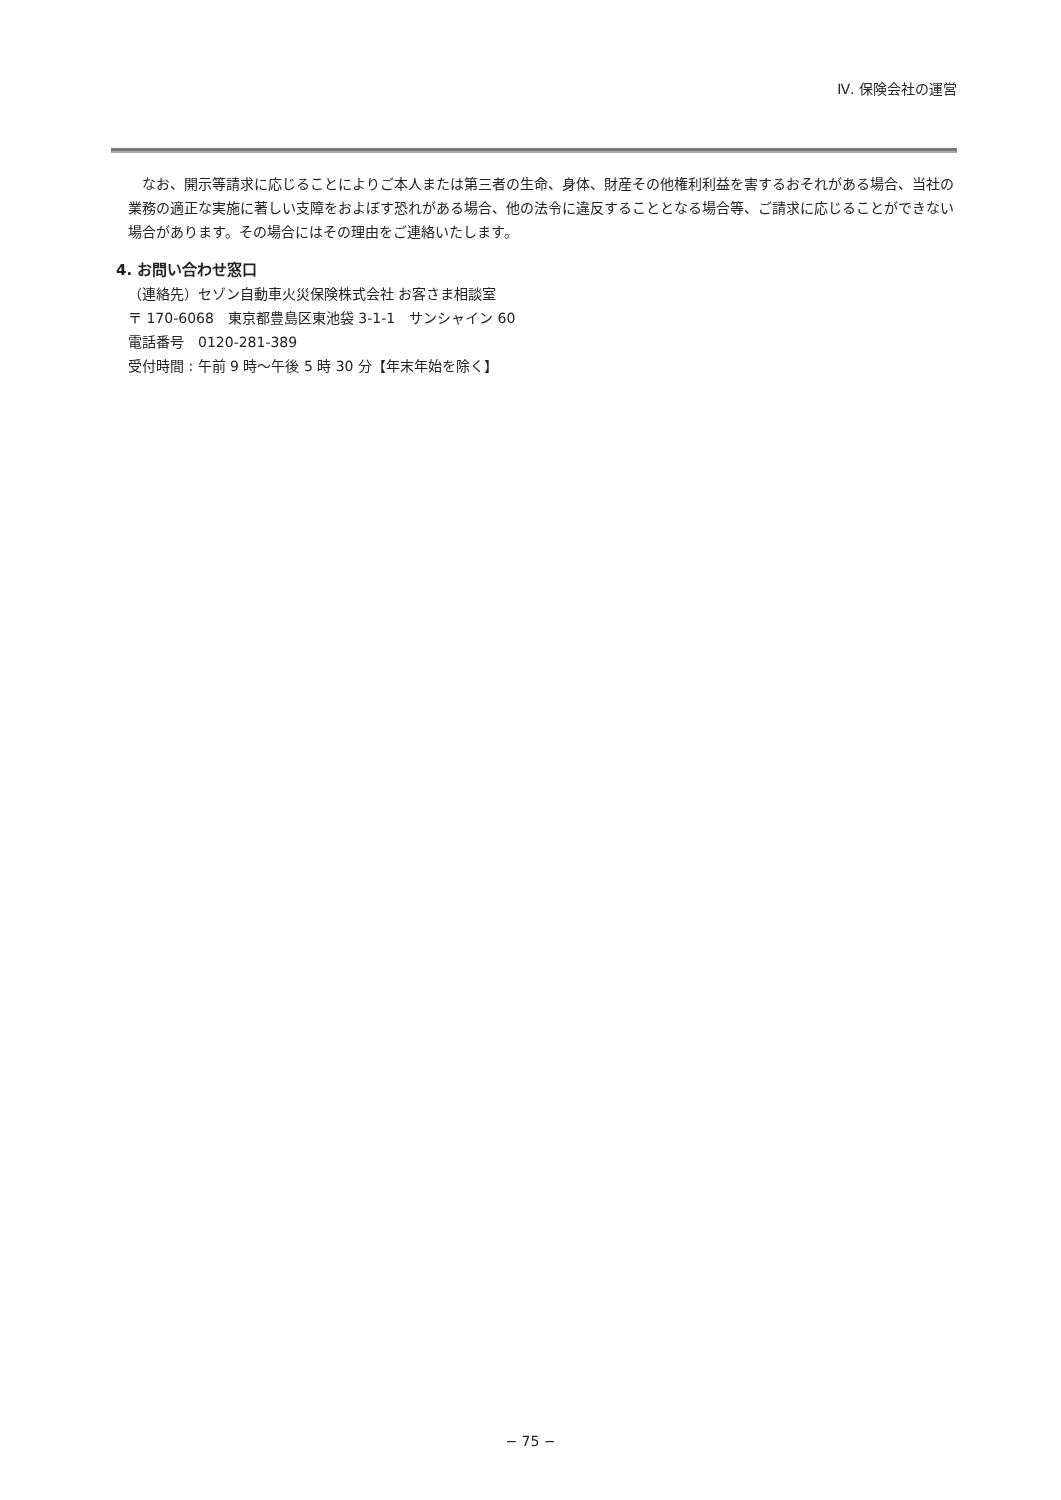Ⅳ. 保険会社の運営
なお、開示等請求に応じることによりご本人または第三者の生命、身体、財産その他権利利益を害するおそれがある場合、当社の業務の適正な実施に著しい支障をおよぼす恐れがある場合、他の法令に違反することとなる場合等、ご請求に応じることができない場合があります。その場合にはその理由をご連絡いたします。
4. お問い合わせ窓口
（連絡先）セゾン自動車火災保険株式会社 お客さま相談室
〒 170-6068　東京都豊島区東池袋 3-1-1　サンシャイン 60
電話番号　0120-281-389
受付時間 : 午前 9 時〜午後 5 時 30 分【年末年始を除く】
− 75 −